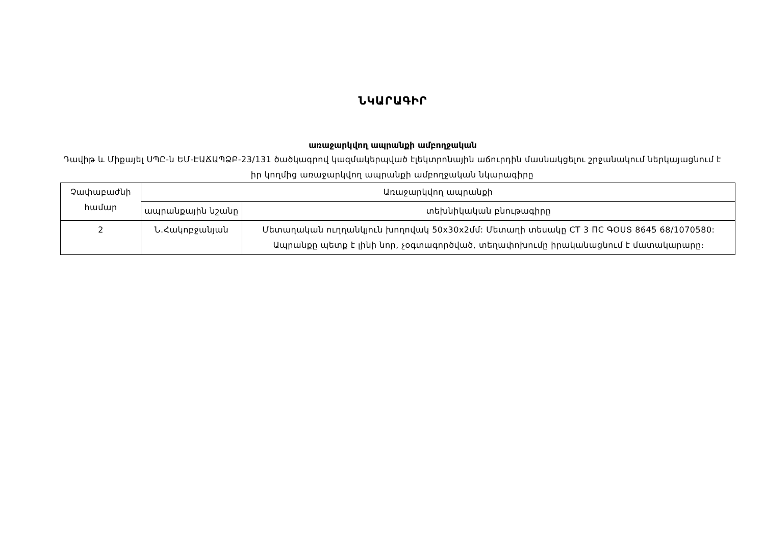ՆԿԱՐԱԳԻՐ
առաջարկվող ապրանքի ամբողջական
Դավիթ և Միքայել ՍՊԸ-ն ԵՄ-ԷԱՃԱՊՁԲ-23/131 ծածկագրով կազմակերպված էլեկտրոնային աճուրդին մասնակցելու շրջանակում ներկայացնում է իր կողմից առաջարկվող ապրանքի ամբողջական նկարագիրը
| Չափաբաժնի համար | Առաջարկվող ապրանքի | |
| | ապրանքային նշանը | տեխնիկական բնութագիրը |
| 2 | Ն.Հակոբջանյան | Մետաղական ուղղանկյուն խողովակ 50x30x2մմ: Մետաղի տեսակը CT 3 ПС ԳՕՍՏ 8645 68/1070580: Ապրանքը պետք է լինի նոր, չօգտագործված, տեղափոխումը իրականացնում է մատակարարը։ |